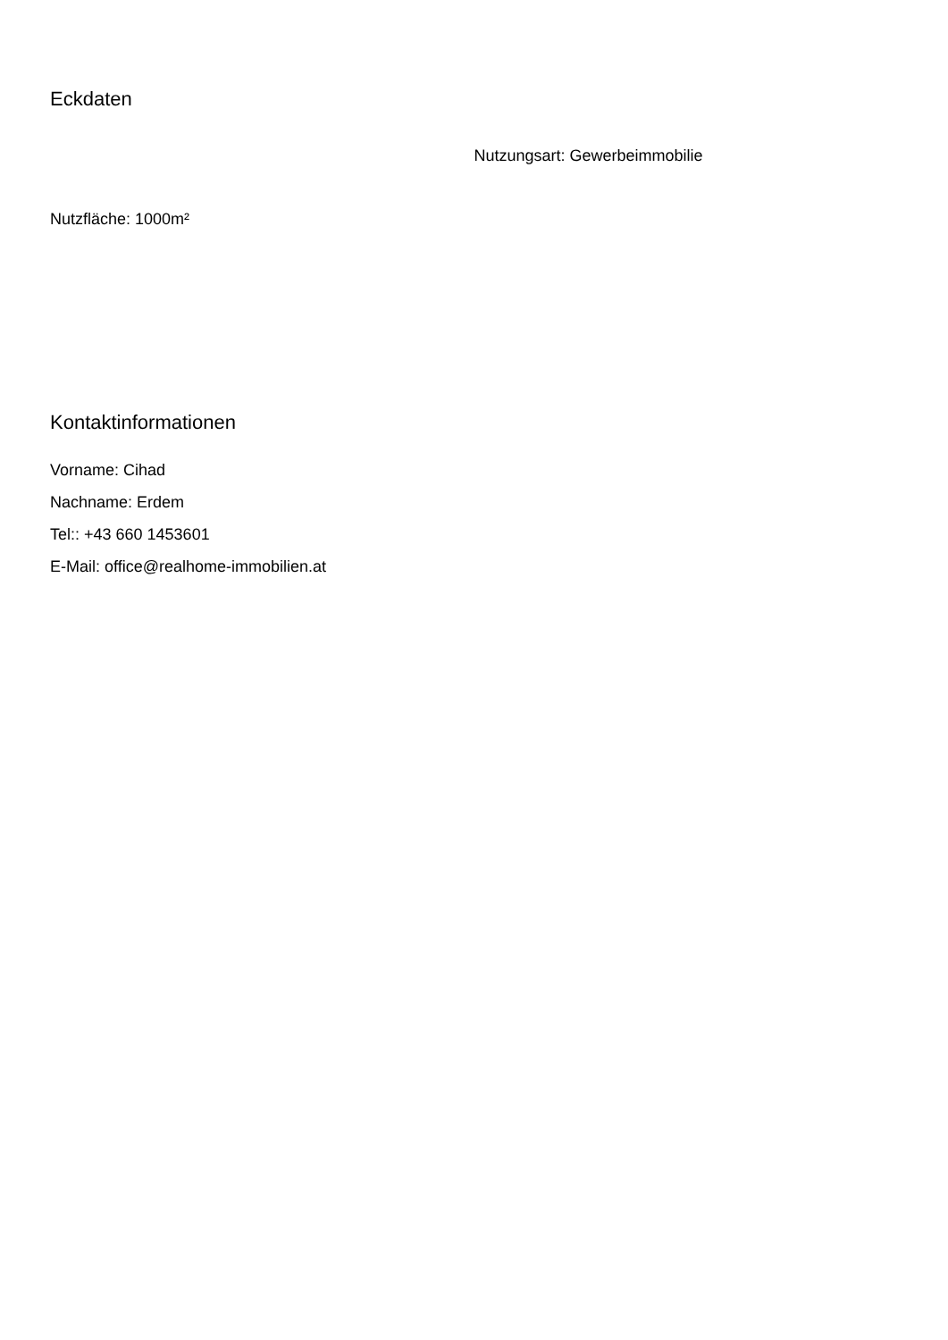Eckdaten
Nutzungsart: Gewerbeimmobilie
Nutzfläche: 1000m²
Kontaktinformationen
Vorname: Cihad
Nachname: Erdem
Tel:: +43 660 1453601
E-Mail: office@realhome-immobilien.at